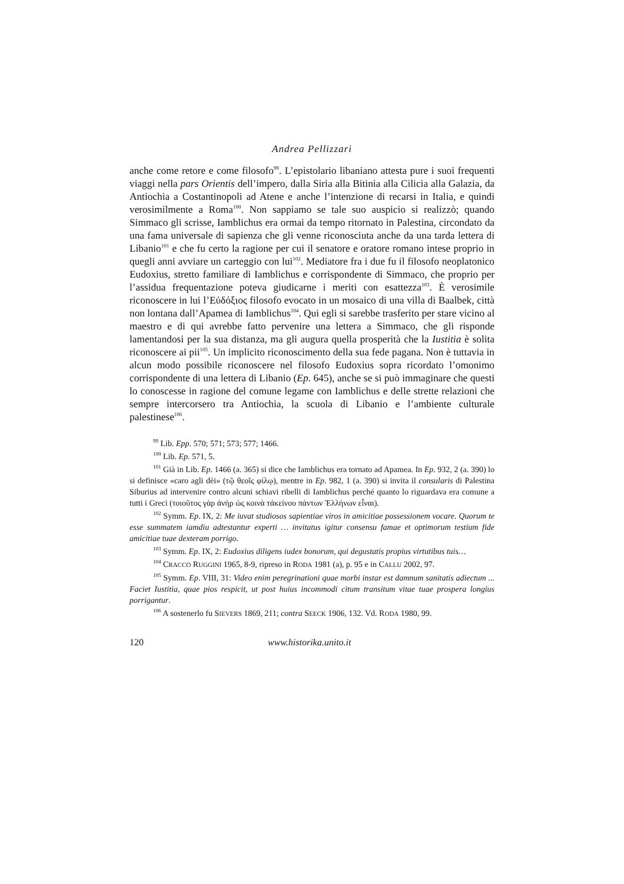Andrea Pellizzari
anche come retore e come filosofo<sup>99</sup>. L’epistolario libaniano attesta pure i suoi frequenti viaggi nella pars Orientis dell’impero, dalla Siria alla Bitinia alla Cilicia alla Galazia, da Antiochia a Costantinopoli ad Atene e anche l’intenzione di recarsi in Italia, e quindi verosimilmente a Roma<sup>100</sup>. Non sappiamo se tale suo auspicio si realizzò; quando Simmaco gli scrisse, Iamblichus era ormai da tempo ritornato in Palestina, circondato da una fama universale di sapienza che gli venne riconosciuta anche da una tarda lettera di Libanio<sup>101</sup> e che fu certo la ragione per cui il senatore e oratore romano intese proprio in quegli anni avviare un carteggio con lui<sup>102</sup>. Mediatore fra i due fu il filosofo neoplatonico Eudoxius, stretto familiare di Iamblichus e corrispondente di Simmaco, che proprio per l’assidua frequentazione poteva giudicarne i meriti con esattezza<sup>103</sup>. È verosimile riconoscere in lui l’Εὐδόξιος filosofo evocato in un mosaico di una villa di Baalbek, città non lontana dall’Apamea di Iamblichus<sup>104</sup>. Qui egli si sarebbe trasferito per stare vicino al maestro e di qui avrebbe fatto pervenire una lettera a Simmaco, che gli risponde lamentandosi per la sua distanza, ma gli augura quella prosperità che la Iustitia è solita riconoscere ai pii<sup>105</sup>. Un implicito riconoscimento della sua fede pagana. Non è tuttavia in alcun modo possibile riconoscere nel filosofo Eudoxius sopra ricordato l’omonimo corrispondente di una lettera di Libanio (Ep. 645), anche se si può immaginare che questi lo conoscesse in ragione del comune legame con Iamblichus e delle strette relazioni che sempre intercorsero tra Antiochia, la scuola di Libanio e l’ambiente culturale palestinese<sup>106</sup>.
<sup>99</sup> Lib. Epp. 570; 571; 573; 577; 1466.
<sup>100</sup> Lib. Ep. 571, 5.
<sup>101</sup> Già in Lib. Ep. 1466 (a. 365) si dice che Iamblichus era tornato ad Apamea. In Ep. 932, 2 (a. 390) lo si definisce «caro agli dèi» (τῷ θεοῖς φίλῳ), mentre in Ep. 982, 1 (a. 390) si invita il consularis di Palestina Siburius ad intervenire contro alcuni schiavi ribelli di Iamblichus perché quanto lo riguardava era comune a tutti i Greci (τοιοῦτος γὰρ ἀνὴρ ὡς κοινὰ τἀκείνου πάντων Ἑλλήνων εἶναι).
<sup>102</sup> Symm. Ep. IX, 2: Me iuvat studiosos sapientiae viros in amicitiae possessionem vocare. Quorum te esse summatem iamdiu adtestantur experti … invitatus igitur consensu famae et optimorum testium fide amicitiae tuae dexteram porrigo.
<sup>103</sup> Symm. Ep. IX, 2: Eudoxius diligens iudex bonorum, qui degustatis propius virtutibus tuis…
<sup>104</sup> CRACCO RUGGINI 1965, 8-9, ripreso in RODA 1981 (a), p. 95 e in CALLU 2002, 97.
<sup>105</sup> Symm. Ep. VIII, 31: Video enim peregrinationi quae morbi instar est damnum sanitatis adiectum ... Faciet Iustitia, quae pios respicit, ut post huius incommodi citum transitum vitae tuae prospera longius porrigantur.
<sup>106</sup> A sostenerlo fu SIEVERS 1869, 211; contra SEECK 1906, 132. Vd. RODA 1980, 99.
120 www.historika.unito.it